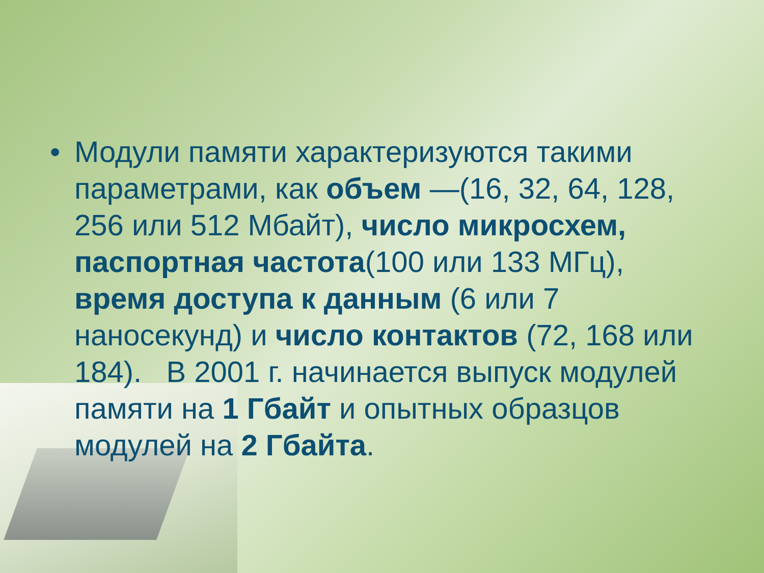• Модули памяти характеризуются такими параметрами, как объем —(16, 32, 64, 128, 256 или 512 Мбайт), число микросхем, паспортная частота(100 или 133 МГц), время доступа к данным (6 или 7 наносекунд) и число контактов (72, 168 или 184). В 2001 г. начинается выпуск модулей памяти на 1 Гбайт и опытных образцов модулей на 2 Гбайта.